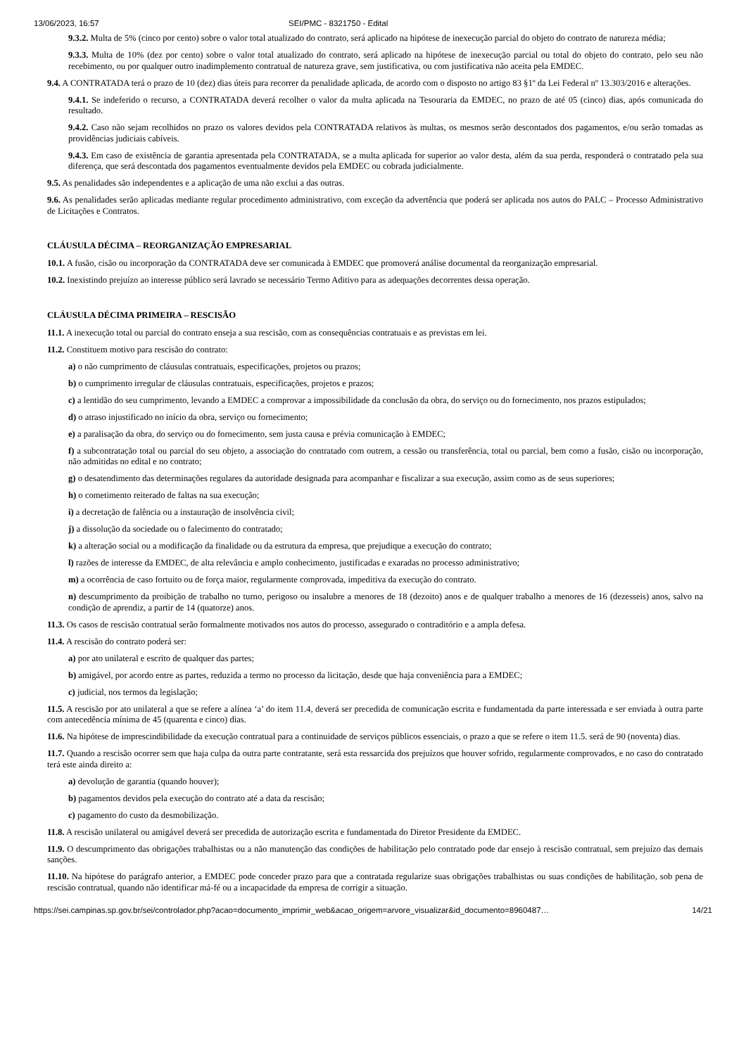13/06/2023, 16:57 SEI/PMC - 8321750 - Edital
9.3.2. Multa de 5% (cinco por cento) sobre o valor total atualizado do contrato, será aplicado na hipótese de inexecução parcial do objeto do contrato de natureza média;
9.3.3. Multa de 10% (dez por cento) sobre o valor total atualizado do contrato, será aplicado na hipótese de inexecução parcial ou total do objeto do contrato, pelo seu não recebimento, ou por qualquer outro inadimplemento contratual de natureza grave, sem justificativa, ou com justificativa não aceita pela EMDEC.
9.4. A CONTRATADA terá o prazo de 10 (dez) dias úteis para recorrer da penalidade aplicada, de acordo com o disposto no artigo 83 §1º da Lei Federal nº 13.303/2016 e alterações.
9.4.1. Se indeferido o recurso, a CONTRATADA deverá recolher o valor da multa aplicada na Tesouraria da EMDEC, no prazo de até 05 (cinco) dias, após comunicada do resultado.
9.4.2. Caso não sejam recolhidos no prazo os valores devidos pela CONTRATADA relativos às multas, os mesmos serão descontados dos pagamentos, e/ou serão tomadas as providências judiciais cabíveis.
9.4.3. Em caso de existência de garantia apresentada pela CONTRATADA, se a multa aplicada for superior ao valor desta, além da sua perda, responderá o contratado pela sua diferença, que será descontada dos pagamentos eventualmente devidos pela EMDEC ou cobrada judicialmente.
9.5. As penalidades são independentes e a aplicação de uma não exclui a das outras.
9.6. As penalidades serão aplicadas mediante regular procedimento administrativo, com exceção da advertência que poderá ser aplicada nos autos do PALC – Processo Administrativo de Licitações e Contratos.
CLÁUSULA DÉCIMA – REORGANIZAÇÃO EMPRESARIAL
10.1. A fusão, cisão ou incorporação da CONTRATADA deve ser comunicada à EMDEC que promoverá análise documental da reorganização empresarial.
10.2. Inexistindo prejuízo ao interesse público será lavrado se necessário Termo Aditivo para as adequações decorrentes dessa operação.
CLÁUSULA DÉCIMA PRIMEIRA – RESCISÃO
11.1. A inexecução total ou parcial do contrato enseja a sua rescisão, com as consequências contratuais e as previstas em lei.
11.2. Constituem motivo para rescisão do contrato:
a) o não cumprimento de cláusulas contratuais, especificações, projetos ou prazos;
b) o cumprimento irregular de cláusulas contratuais, especificações, projetos e prazos;
c) a lentidão do seu cumprimento, levando a EMDEC a comprovar a impossibilidade da conclusão da obra, do serviço ou do fornecimento, nos prazos estipulados;
d) o atraso injustificado no início da obra, serviço ou fornecimento;
e) a paralisação da obra, do serviço ou do fornecimento, sem justa causa e prévia comunicação à EMDEC;
f) a subcontratação total ou parcial do seu objeto, a associação do contratado com outrem, a cessão ou transferência, total ou parcial, bem como a fusão, cisão ou incorporação, não admitidas no edital e no contrato;
g) o desatendimento das determinações regulares da autoridade designada para acompanhar e fiscalizar a sua execução, assim como as de seus superiores;
h) o cometimento reiterado de faltas na sua execução;
i) a decretação de falência ou a instauração de insolvência civil;
j) a dissolução da sociedade ou o falecimento do contratado;
k) a alteração social ou a modificação da finalidade ou da estrutura da empresa, que prejudique a execução do contrato;
l) razões de interesse da EMDEC, de alta relevância e amplo conhecimento, justificadas e exaradas no processo administrativo;
m) a ocorrência de caso fortuito ou de força maior, regularmente comprovada, impeditiva da execução do contrato.
n) descumprimento da proibição de trabalho no turno, perigoso ou insalubre a menores de 18 (dezoito) anos e de qualquer trabalho a menores de 16 (dezesseis) anos, salvo na condição de aprendiz, a partir de 14 (quatorze) anos.
11.3. Os casos de rescisão contratual serão formalmente motivados nos autos do processo, assegurado o contraditório e a ampla defesa.
11.4. A rescisão do contrato poderá ser:
a) por ato unilateral e escrito de qualquer das partes;
b) amigável, por acordo entre as partes, reduzida a termo no processo da licitação, desde que haja conveniência para a EMDEC;
c) judicial, nos termos da legislação;
11.5. A rescisão por ato unilateral a que se refere a alínea ‘a’ do item 11.4, deverá ser precedida de comunicação escrita e fundamentada da parte interessada e ser enviada à outra parte com antecedência mínima de 45 (quarenta e cinco) dias.
11.6. Na hipótese de imprescindibilidade da execução contratual para a continuidade de serviços públicos essenciais, o prazo a que se refere o item 11.5. será de 90 (noventa) dias.
11.7. Quando a rescisão ocorrer sem que haja culpa da outra parte contratante, será esta ressarcida dos prejuízos que houver sofrido, regularmente comprovados, e no caso do contratado terá este ainda direito a:
a) devolução de garantia (quando houver);
b) pagamentos devidos pela execução do contrato até a data da rescisão;
c) pagamento do custo da desmobilização.
11.8. A rescisão unilateral ou amigável deverá ser precedida de autorização escrita e fundamentada do Diretor Presidente da EMDEC.
11.9. O descumprimento das obrigações trabalhistas ou a não manutenção das condições de habilitação pelo contratado pode dar ensejo à rescisão contratual, sem prejuízo das demais sanções.
11.10. Na hipótese do parágrafo anterior, a EMDEC pode conceder prazo para que a contratada regularize suas obrigações trabalhistas ou suas condições de habilitação, sob pena de rescisão contratual, quando não identificar má-fé ou a incapacidade da empresa de corrigir a situação.
https://sei.campinas.sp.gov.br/sei/controlador.php?acao=documento_imprimir_web&acao_origem=arvore_visualizar&id_documento=8960487… 14/21